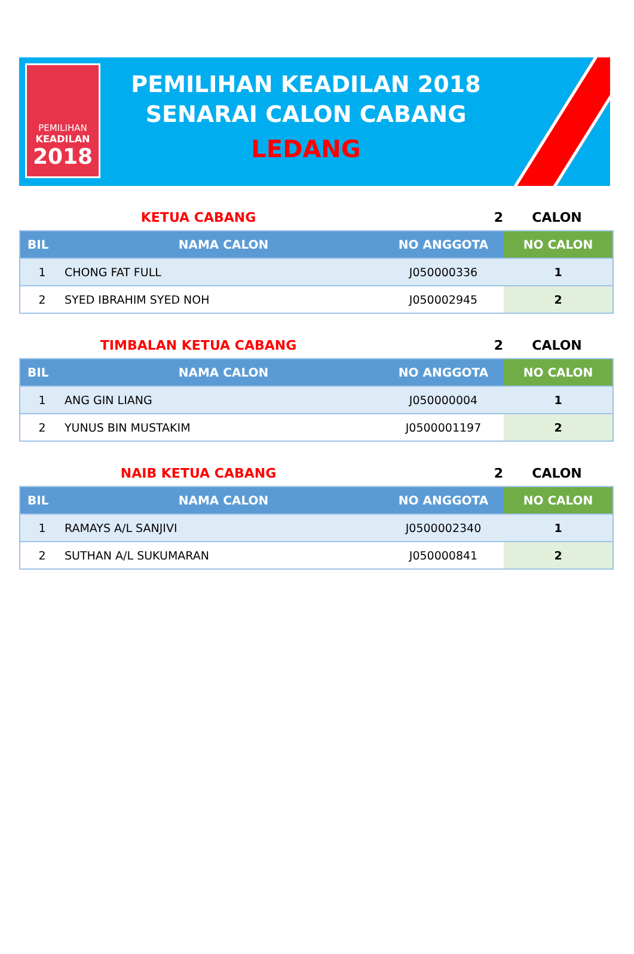PEMILIHAN
KEADILAN
2018
PEMILIHAN KEADILAN 2018
SENARAI CALON CABANG
LEDANG
KETUA CABANG 2 CALON
| BIL | NAMA CALON | NO ANGGOTA | NO CALON |
| --- | --- | --- | --- |
| 1 | CHONG FAT FULL | J050000336 | 1 |
| 2 | SYED IBRAHIM SYED NOH | J050002945 | 2 |
TIMBALAN KETUA CABANG 2 CALON
| BIL | NAMA CALON | NO ANGGOTA | NO CALON |
| --- | --- | --- | --- |
| 1 | ANG GIN LIANG | J050000004 | 1 |
| 2 | YUNUS BIN MUSTAKIM | J0500001197 | 2 |
NAIB KETUA CABANG 2 CALON
| BIL | NAMA CALON | NO ANGGOTA | NO CALON |
| --- | --- | --- | --- |
| 1 | RAMAYS A/L SANJIVI | J0500002340 | 1 |
| 2 | SUTHAN A/L SUKUMARAN | J050000841 | 2 |